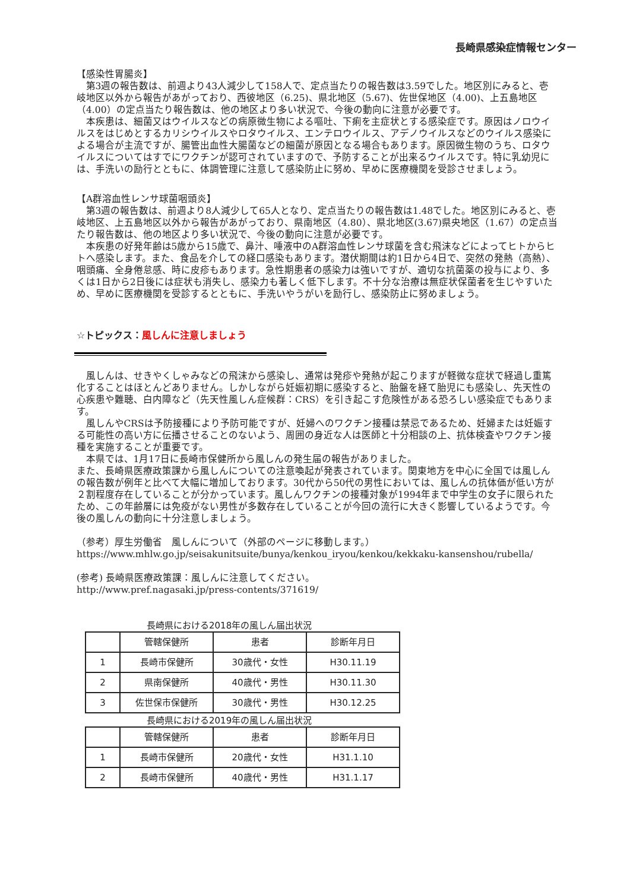長崎県感染症情報センター
【感染性胃腸炎】
第3週の報告数は、前週より43人減少して158人で、定点当たりの報告数は3.59でした。地区別にみると、壱岐地区以外から報告があがっており、西彼地区（6.25)、県北地区（5.67)、佐世保地区（4.00)、上五島地区（4.00）の定点当たり報告数は、他の地区より多い状況で、今後の動向に注意が必要です。
本疾患は、細菌又はウイルスなどの病原微生物による嘔吐、下痢を主症状とする感染症です。原因はノロウイルスをはじめとするカリシウイルスやロタウイルス、エンテロウイルス、アデノウイルスなどのウイルス感染による場合が主流ですが、腸管出血性大腸菌などの細菌が原因となる場合もあります。原因微生物のうち、ロタウイルスについてはすでにワクチンが認可されていますので、予防することが出来るウイルスです。特に乳幼児には、手洗いの励行とともに、体調管理に注意して感染防止に努め、早めに医療機関を受診させましょう。
【A群溶血性レンサ球菌咽頭炎】
第3週の報告数は、前週より8人減少して65人となり、定点当たりの報告数は1.48でした。地区別にみると、壱岐地区、上五島地区以外から報告があがっており、県南地区（4.80）、県北地区(3.67)県央地区（1.67）の定点当たり報告数は、他の地区より多い状況で、今後の動向に注意が必要です。
本疾患の好発年齢は5歳から15歳で、鼻汁、唾液中のA群溶血性レンサ球菌を含む飛沫などによってヒトからヒトへ感染します。また、食品を介しての経口感染もあります。潜伏期間は約1日から4日で、突然の発熱（高熱）、咽頭痛、全身倦怠感、時に皮疹もあります。急性期患者の感染力は強いですが、適切な抗菌薬の投与により、多くは1日から2日後には症状も消失し、感染力も著しく低下します。不十分な治療は無症状保菌者を生じやすいため、早めに医療機関を受診するとともに、手洗いやうがいを励行し、感染防止に努めましょう。
☆トピックス：風しんに注意しましょう
風しんは、せきやくしゃみなどの飛沫から感染し、通常は発疹や発熱が起こりますが軽微な症状で経過し重篤化することはほとんどありません。しかしながら妊娠初期に感染すると、胎盤を経て胎児にも感染し、先天性の心疾患や難聴、白内障など（先天性風しん症候群：CRS）を引き起こす危険性がある恐ろしい感染症でもあります。
風しんやCRSは予防接種により予防可能ですが、妊婦へのワクチン接種は禁忌であるため、妊婦または妊娠する可能性の高い方に伝播させることのないよう、周囲の身近な人は医師と十分相談の上、抗体検査やワクチン接種を実施することが重要です。
本県では、1月17日に長崎市保健所から風しんの発生届の報告がありました。
また、長崎県医療政策課から風しんについての注意喚起が発表されています。関東地方を中心に全国では風しんの報告数が例年と比べて大幅に増加しております。30代から50代の男性においては、風しんの抗体価が低い方が２割程度存在していることが分かっています。風しんワクチンの接種対象が1994年まで中学生の女子に限られたため、この年齢層には免疫がない男性が多数存在していることが今回の流行に大きく影響しているようです。今後の風しんの動向に十分注意しましょう。
（参考）厚生労働省　風しんについて（外部のページに移動します。）
https://www.mhlw.go.jp/seisakunitsuite/bunya/kenkou_iryou/kenkou/kekkaku-kansenshou/rubella/
(参考) 長崎県医療政策課：風しんに注意してください。
http://www.pref.nagasaki.jp/press-contents/371619/
長崎県における2018年の風しん届出状況
| | 管轄保健所 | 患者 | 診断年月日 |
| --- | --- | --- | --- |
| 1 | 長崎市保健所 | 30歳代・女性 | H30.11.19 |
| 2 | 県南保健所 | 40歳代・男性 | H30.11.30 |
| 3 | 佐世保市保健所 | 30歳代・男性 | H30.12.25 |
長崎県における2019年の風しん届出状況
| | 管轄保健所 | 患者 | 診断年月日 |
| --- | --- | --- | --- |
| 1 | 長崎市保健所 | 20歳代・女性 | H31.1.10 |
| 2 | 長崎市保健所 | 40歳代・男性 | H31.1.17 |